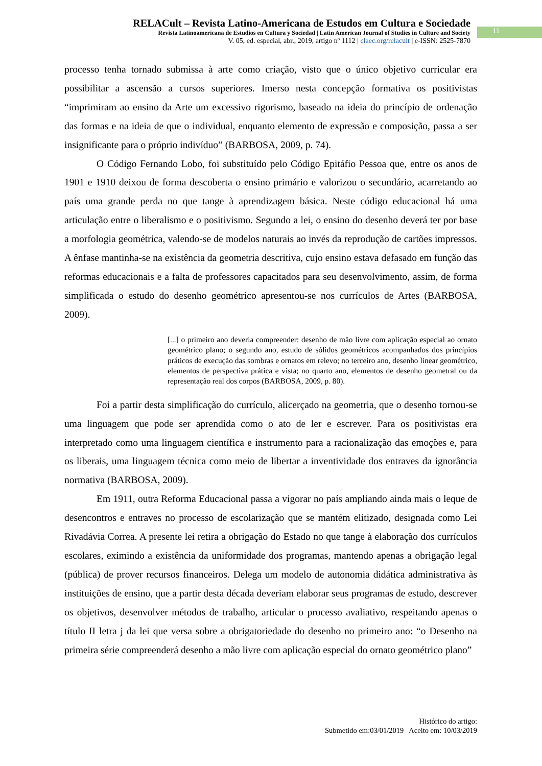RELACult – Revista Latino-Americana de Estudos em Cultura e Sociedade
Revista Latinoamericana de Estudios en Cultura y Sociedad | Latin American Journal of Studies in Culture and Society
V. 05, ed. especial, abr., 2019, artigo nº 1112 | claec.org/relacult | e-ISSN: 2525-7870
11
processo tenha tornado submissa à arte como criação, visto que o único objetivo curricular era possibilitar a ascensão a cursos superiores. Imerso nesta concepção formativa os positivistas “imprimiram ao ensino da Arte um excessivo rigorismo, baseado na ideia do princípio de ordenação das formas e na ideia de que o individual, enquanto elemento de expressão e composição, passa a ser insignificante para o próprio indivíduo” (BARBOSA, 2009, p. 74).
O Código Fernando Lobo, foi substituído pelo Código Epitáfio Pessoa que, entre os anos de 1901 e 1910 deixou de forma descoberta o ensino primário e valorizou o secundário, acarretando ao país uma grande perda no que tange à aprendizagem básica. Neste código educacional há uma articulação entre o liberalismo e o positivismo. Segundo a lei, o ensino do desenho deverá ter por base a morfologia geométrica, valendo-se de modelos naturais ao invés da reprodução de cartões impressos. A ênfase mantinha-se na existência da geometria descritiva, cujo ensino estava defasado em função das reformas educacionais e a falta de professores capacitados para seu desenvolvimento, assim, de forma simplificada o estudo do desenho geométrico apresentou-se nos currículos de Artes (BARBOSA, 2009).
[...] o primeiro ano deveria compreender: desenho de mão livre com aplicação especial ao ornato geométrico plano; o segundo ano, estudo de sólidos geométricos acompanhados dos princípios práticos de execução das sombras e ornatos em relevo; no terceiro ano, desenho linear geométrico, elementos de perspectiva prática e vista; no quarto ano, elementos de desenho geometral ou da representação real dos corpos (BARBOSA, 2009, p. 80).
Foi a partir desta simplificação do currículo, alicerçado na geometria, que o desenho tornou-se uma linguagem que pode ser aprendida como o ato de ler e escrever. Para os positivistas era interpretado como uma linguagem científica e instrumento para a racionalização das emoções e, para os liberais, uma linguagem técnica como meio de libertar a inventividade dos entraves da ignorância normativa (BARBOSA, 2009).
Em 1911, outra Reforma Educacional passa a vigorar no país ampliando ainda mais o leque de desencontros e entraves no processo de escolarização que se mantém elitizado, designada como Lei Rivadávia Correa. A presente lei retira a obrigação do Estado no que tange à elaboração dos currículos escolares, eximindo a existência da uniformidade dos programas, mantendo apenas a obrigação legal (pública) de prover recursos financeiros. Delega um modelo de autonomia didática administrativa às instituições de ensino, que a partir desta década deveriam elaborar seus programas de estudo, descrever os objetivos, desenvolver métodos de trabalho, articular o processo avaliativo, respeitando apenas o título II letra j da lei que versa sobre a obrigatoriedade do desenho no primeiro ano: “o Desenho na primeira série compreenderá desenho a mão livre com aplicação especial do ornato geométrico plano”
Histórico do artigo:
Submetido em:03/01/2019– Aceito em: 10/03/2019